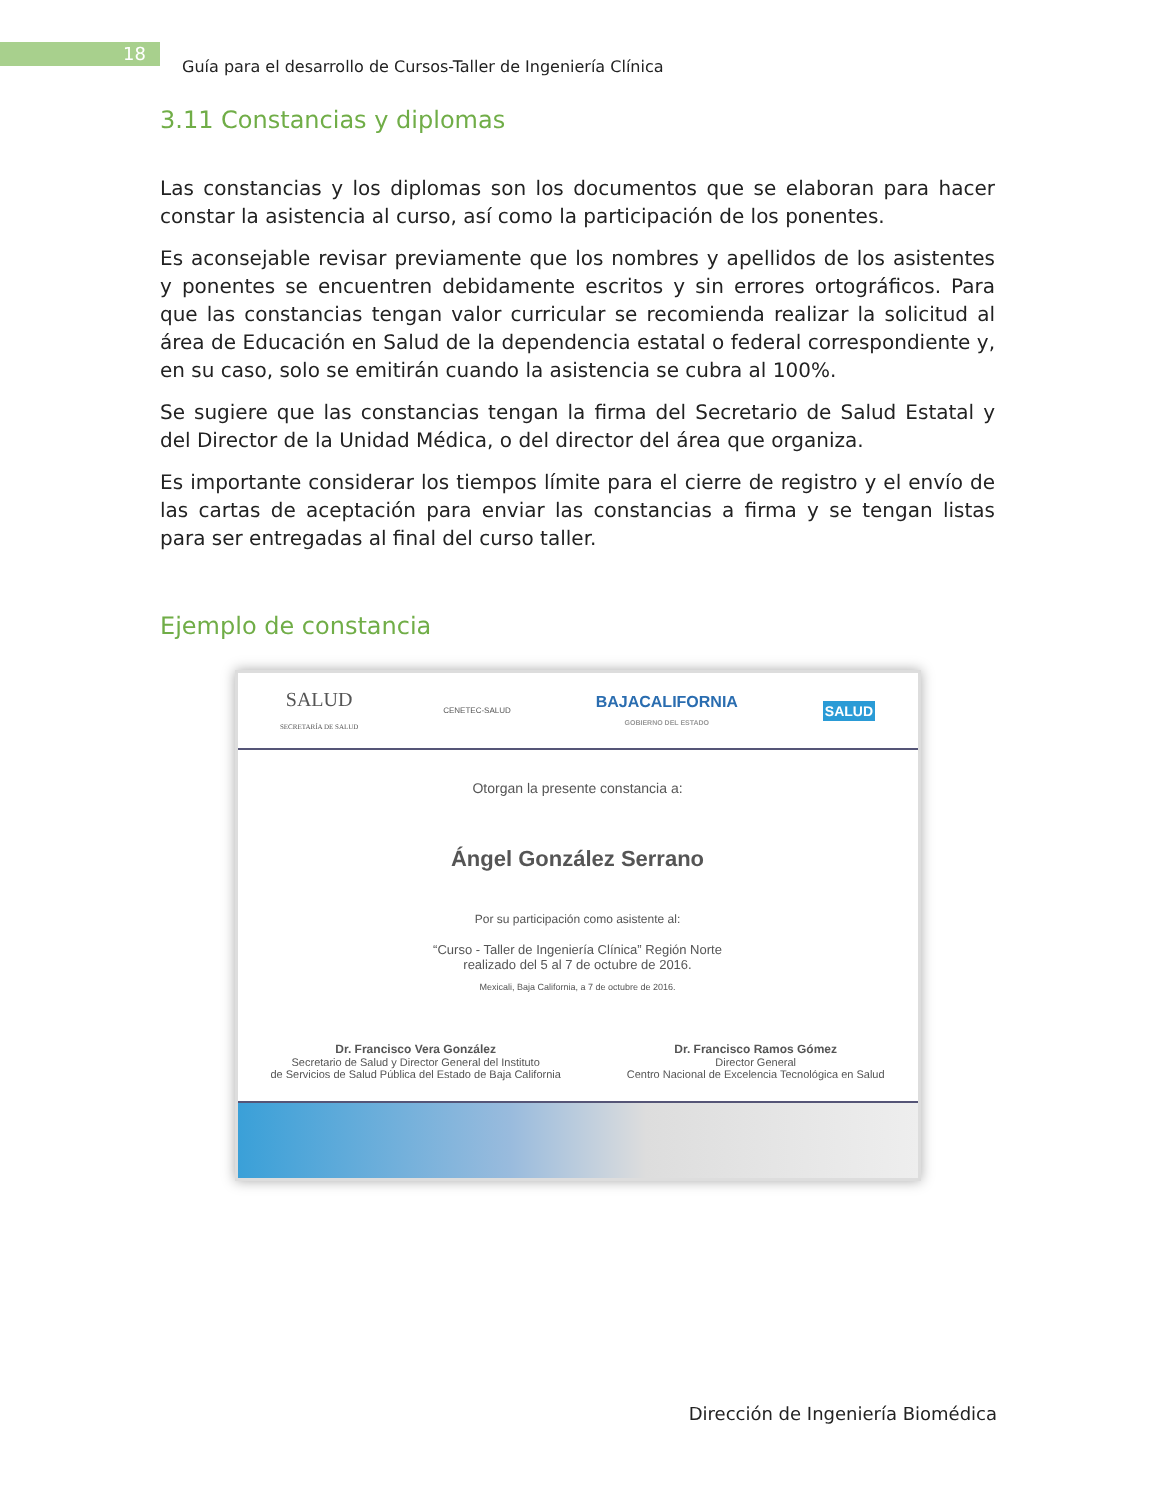18
Guía para el desarrollo de Cursos-Taller de Ingeniería Clínica
3.11 Constancias y diplomas
Las constancias y los diplomas son los documentos que se elaboran para hacer constar la asistencia al curso, así como la participación de los ponentes.
Es aconsejable revisar previamente que los nombres y apellidos de los asistentes y ponentes se encuentren debidamente escritos y sin errores ortográficos. Para que las constancias tengan valor curricular se recomienda realizar la solicitud al área de Educación en Salud de la dependencia estatal o federal correspondiente y, en su caso, solo se emitirán cuando la asistencia se cubra al 100%.
Se sugiere que las constancias tengan la firma del Secretario de Salud Estatal y del Director de la Unidad Médica, o del director del área que organiza.
Es importante considerar los tiempos límite para el cierre de registro y el envío de las cartas de aceptación para enviar las constancias a firma y se tengan listas para ser entregadas al final del curso taller.
Ejemplo de constancia
SALUD
SECRETARÍA DE SALUD CENETEC-SALUD BAJACALIFORNIA
GOBIERNO DEL ESTADO SALUD
Otorgan la presente constancia a:
Ángel González Serrano
Por su participación como asistente al:
“Curso - Taller de Ingeniería Clínica” Región Norte
realizado del 5 al 7 de octubre de 2016.
Mexicali, Baja California, a 7 de octubre de 2016.
Dr. Francisco Vera González
Secretario de Salud y Director General del Instituto
de Servicios de Salud Pública del Estado de Baja California
Dr. Francisco Ramos Gómez
Director General
Centro Nacional de Excelencia Tecnológica en Salud
Dirección de Ingeniería Biomédica